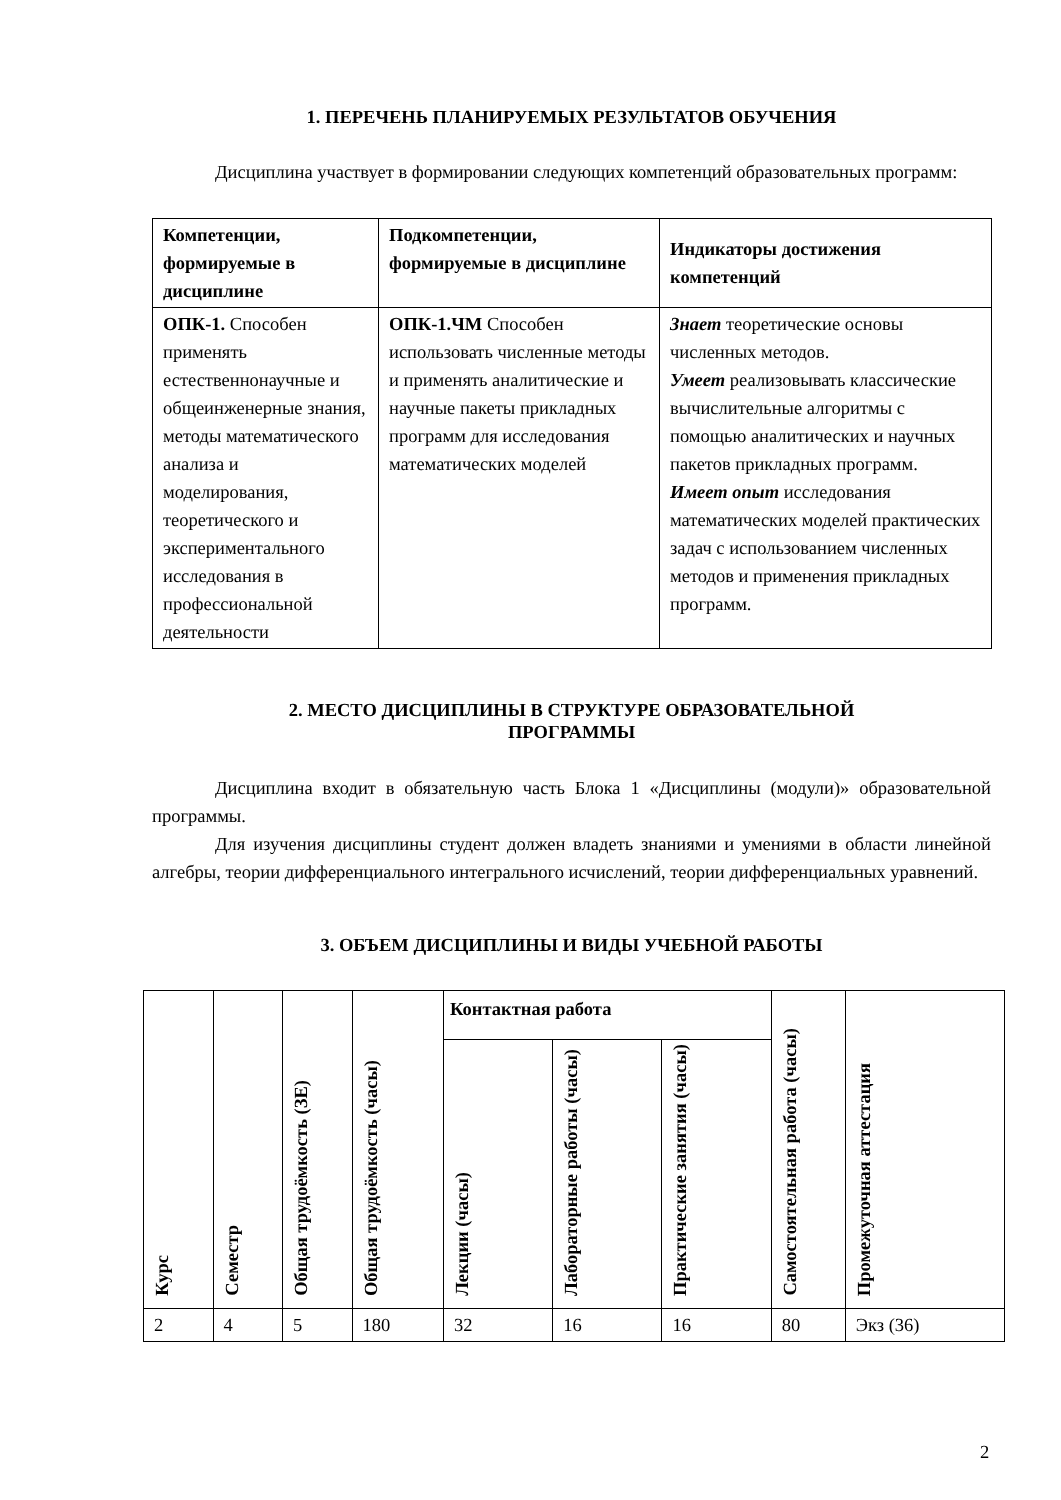1. ПЕРЕЧЕНЬ ПЛАНИРУЕМЫХ РЕЗУЛЬТАТОВ ОБУЧЕНИЯ
Дисциплина участвует в формировании следующих компетенций образовательных программ:
| Компетенции, формируемые в дисциплине | Подкомпетенции, формируемые в дисциплине | Индикаторы достижения компетенций |
| --- | --- | --- |
| ОПК-1. Способен применять естественнонаучные и общеинженерные знания, методы математического анализа и моделирования, теоретического и экспериментального исследования в профессиональной деятельности | ОПК-1.ЧМ Способен использовать численные методы и применять аналитические и научные пакеты прикладных программ для исследования математических моделей | Знает теоретические основы численных методов. Умеет реализовывать классические вычислительные алгоритмы с помощью аналитических и научных пакетов прикладных программ. Имеет опыт исследования математических моделей практических задач с использованием численных методов и применения прикладных программ. |
2. МЕСТО ДИСЦИПЛИНЫ В СТРУКТУРЕ ОБРАЗОВАТЕЛЬНОЙ
ПРОГРАММЫ
Дисциплина входит в обязательную часть Блока 1 «Дисциплины (модули)» образовательной программы.
Для изучения дисциплины студент должен владеть знаниями и умениями в области линейной алгебры, теории дифференциального интегрального исчислений, теории дифференциальных уравнений.
3. ОБЪЕМ ДИСЦИПЛИНЫ И ВИДЫ УЧЕБНОЙ РАБОТЫ
| Курс | Семестр | Общая трудоёмкость (ЗЕ) | Общая трудоёмкость (часы) | Контактная работа | | | Самостоятельная работа (часы) | Промежуточная аттестация |
| --- | --- | --- | --- | --- | --- | --- | --- | --- |
| | | | | Лекции (часы) | Лабораторные работы (часы) | Практические занятия (часы) | | |
| 2 | 4 | 5 | 180 | 32 | 16 | 16 | 80 | Экз (36) |
2